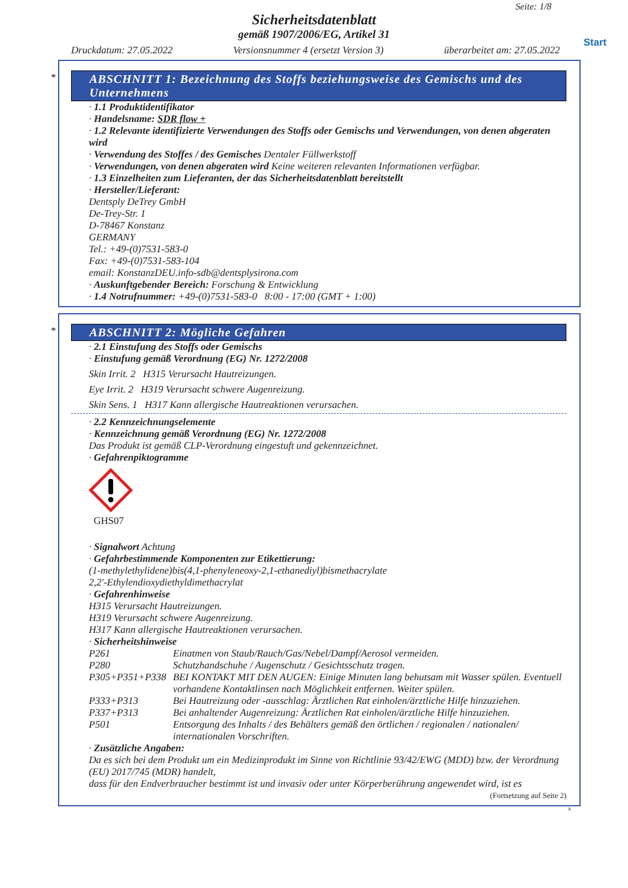Seite: 1/8
Start
Sicherheitsdatenblatt
gemäß 1907/2006/EG, Artikel 31
Druckdatum: 27.05.2022 Versionsnummer 4 (ersetzt Version 3) überarbeitet am: 27.05.2022
*
ABSCHNITT 1: Bezeichnung des Stoffs beziehungsweise des Gemischs und des Unternehmens
· 1.1 Produktidentifikator
· Handelsname: SDR flow +
· 1.2 Relevante identifizierte Verwendungen des Stoffs oder Gemischs und Verwendungen, von denen abgeraten wird
· Verwendung des Stoffes / des Gemisches Dentaler Füllwerkstoff
· Verwendungen, von denen abgeraten wird Keine weiteren relevanten Informationen verfügbar.
· 1.3 Einzelheiten zum Lieferanten, der das Sicherheitsdatenblatt bereitstellt
· Hersteller/Lieferant:
Dentsply DeTrey GmbH
De-Trey-Str. 1
D-78467 Konstanz
GERMANY
Tel.: +49-(0)7531-583-0
Fax: +49-(0)7531-583-104
email: KonstanzDEU.info-sdb@dentsplysirona.com
· Auskunftgebender Bereich: Forschung & Entwicklung
· 1.4 Notrufnummer: +49-(0)7531-583-0 8:00 - 17:00 (GMT + 1:00)
*
ABSCHNITT 2: Mögliche Gefahren
· 2.1 Einstufung des Stoffs oder Gemischs
· Einstufung gemäß Verordnung (EG) Nr. 1272/2008
Skin Irrit. 2 H315 Verursacht Hautreizungen.
Eye Irrit. 2 H319 Verursacht schwere Augenreizung.
Skin Sens. 1 H317 Kann allergische Hautreaktionen verursachen.
· 2.2 Kennzeichnungselemente
· Kennzeichnung gemäß Verordnung (EG) Nr. 1272/2008
Das Produkt ist gemäß CLP-Verordnung eingestuft und gekennzeichnet.
· Gefahrenpiktogramme
GHS07
· Signalwort Achtung
· Gefahrbestimmende Komponenten zur Etikettierung:
(1-methylethylidene)bis(4,1-phenyleneoxy-2,1-ethanediyl)bismethacrylate
2,2'-Ethylendioxydiethyldimethacrylat
· Gefahrenhinweise
H315 Verursacht Hautreizungen.
H319 Verursacht schwere Augenreizung.
H317 Kann allergische Hautreaktionen verursachen.
· Sicherheitshinweise
| P261 | Einatmen von Staub/Rauch/Gas/Nebel/Dampf/Aerosol vermeiden. |
| P280 | Schutzhandschuhe / Augenschutz / Gesichtsschutz tragen. |
| P305+P351+P338 | BEI KONTAKT MIT DEN AUGEN: Einige Minuten lang behutsam mit Wasser spülen. Eventuell vorhandene Kontaktlinsen nach Möglichkeit entfernen. Weiter spülen. |
| P333+P313 | Bei Hautreizung oder -ausschlag: Ärztlichen Rat einholen/ärztliche Hilfe hinzuziehen. |
| P337+P313 | Bei anhaltender Augenreizung: Ärztlichen Rat einholen/ärztliche Hilfe hinzuziehen. |
| P501 | Entsorgung des Inhalts / des Behälters gemäß den örtlichen / regionalen / nationalen/ internationalen Vorschriften. |
· Zusätzliche Angaben:
Da es sich bei dem Produkt um ein Medizinprodukt im Sinne von Richtlinie 93/42/EWG (MDD) bzw. der Verordnung (EU) 2017/745 (MDR) handelt,
dass für den Endverbraucher bestimmt ist und invasiv oder unter Körperberührung angewendet wird, ist es
(Fortsetzung auf Seite 2)
A